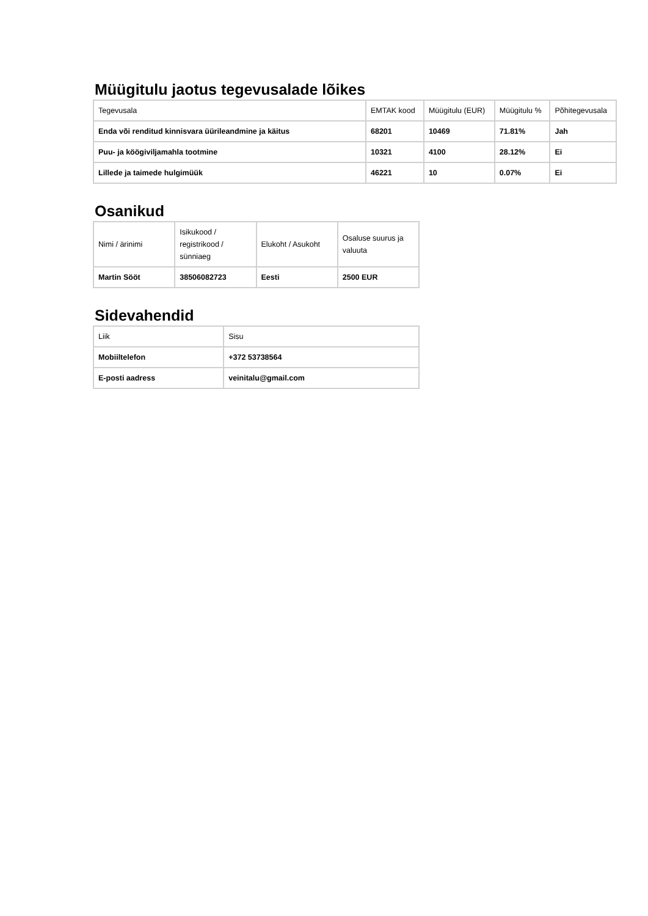Müügitulu jaotus tegevusalade lõikes
| Tegevusala | EMTAK kood | Müügitulu (EUR) | Müügitulu % | Põhitegevusala |
| --- | --- | --- | --- | --- |
| Enda või renditud kinnisvara üürileandmine ja käitus | 68201 | 10469 | 71.81% | Jah |
| Puu- ja köögiviljamahla tootmine | 10321 | 4100 | 28.12% | Ei |
| Lillede ja taimede hulgimüük | 46221 | 10 | 0.07% | Ei |
Osanikud
| Nimi / ärinimi | Isikukood / registrikood / sünniaeg | Elukoht / Asukoht | Osaluse suurus ja valuuta |
| --- | --- | --- | --- |
| Martin Sööt | 38506082723 | Eesti | 2500 EUR |
Sidevahendid
| Liik | Sisu |
| --- | --- |
| Mobiiltelefon | +372 53738564 |
| E-posti aadress | veinitalu@gmail.com |